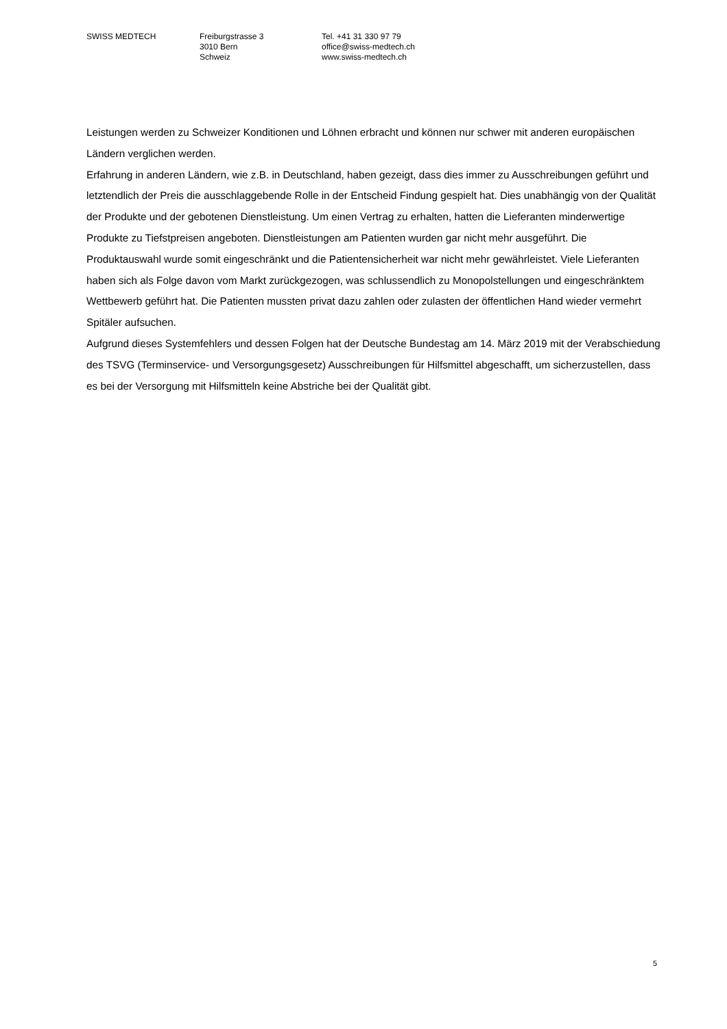SWISS MEDTECH Freiburgstrasse 3
3010 Bern
Schweiz
Tel. +41 31 330 97 79
office@swiss-medtech.ch
www.swiss-medtech.ch
Leistungen werden zu Schweizer Konditionen und Löhnen erbracht und können nur schwer mit anderen europäischen Ländern verglichen werden.
Erfahrung in anderen Ländern, wie z.B. in Deutschland, haben gezeigt, dass dies immer zu Ausschreibungen geführt und letztendlich der Preis die ausschlaggebende Rolle in der Entscheid Findung gespielt hat. Dies unabhängig von der Qualität der Produkte und der gebotenen Dienstleistung. Um einen Vertrag zu erhalten, hatten die Lieferanten minderwertige Produkte zu Tiefstpreisen angeboten. Dienstleistungen am Patienten wurden gar nicht mehr ausgeführt. Die Produktauswahl wurde somit eingeschränkt und die Patientensicherheit war nicht mehr gewährleistet. Viele Lieferanten haben sich als Folge davon vom Markt zurückgezogen, was schlussendlich zu Monopolstellungen und eingeschränktem Wettbewerb geführt hat. Die Patienten mussten privat dazu zahlen oder zulasten der öffentlichen Hand wieder vermehrt Spitäler aufsuchen.
Aufgrund dieses Systemfehlers und dessen Folgen hat der Deutsche Bundestag am 14. März 2019 mit der Verabschiedung des TSVG (Terminservice- und Versorgungsgesetz) Ausschreibungen für Hilfsmittel abgeschafft, um sicherzustellen, dass es bei der Versorgung mit Hilfsmitteln keine Abstriche bei der Qualität gibt.
5